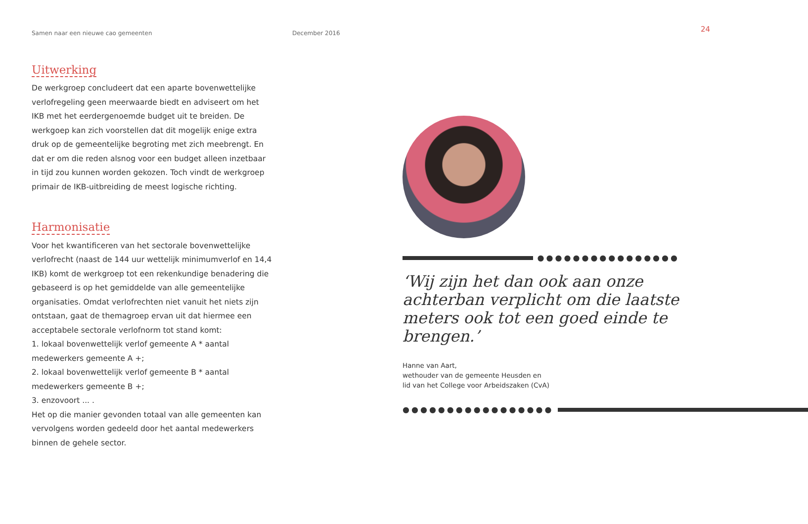Samen naar een nieuwe cao gemeenten December 2016
24
Uitwerking
De werkgroep concludeert dat een aparte bovenwettelijke verlofregeling geen meerwaarde biedt en adviseert om het IKB met het eerdergenoemde budget uit te breiden. De werkgoep kan zich voorstellen dat dit mogelijk enige extra druk op de gemeentelijke begroting met zich meebrengt. En dat er om die reden alsnog voor een budget alleen inzetbaar in tijd zou kunnen worden gekozen. Toch vindt de werkgroep primair de IKB-uitbreiding de meest logische richting.
Harmonisatie
Voor het kwantificeren van het sectorale bovenwettelijke verlofrecht (naast de 144 uur wettelijk minimumverlof en 14,4 IKB) komt de werkgroep tot een rekenkundige benadering die gebaseerd is op het gemiddelde van alle gemeentelijke organisaties. Omdat verlofrechten niet vanuit het niets zijn ontstaan, gaat de themagroep ervan uit dat hiermee een acceptabele sectorale verlofnorm tot stand komt:
1. lokaal bovenwettelijk verlof gemeente A * aantal medewerkers gemeente A +;
2. lokaal bovenwettelijk verlof gemeente B * aantal medewerkers gemeente B +;
3. enzovoort ... .
Het op die manier gevonden totaal van alle gemeenten kan vervolgens worden gedeeld door het aantal medewerkers binnen de gehele sector.
●●●●●●●●●●●●●●●●
‘Wij zijn het dan ook aan onze achterban verplicht om die laatste meters ook tot een goed einde te brengen.’
Hanne van Aart,
wethouder van de gemeente Heusden en
lid van het College voor Arbeidszaken (CvA)
●●●●●●●●●●●●●●●●●